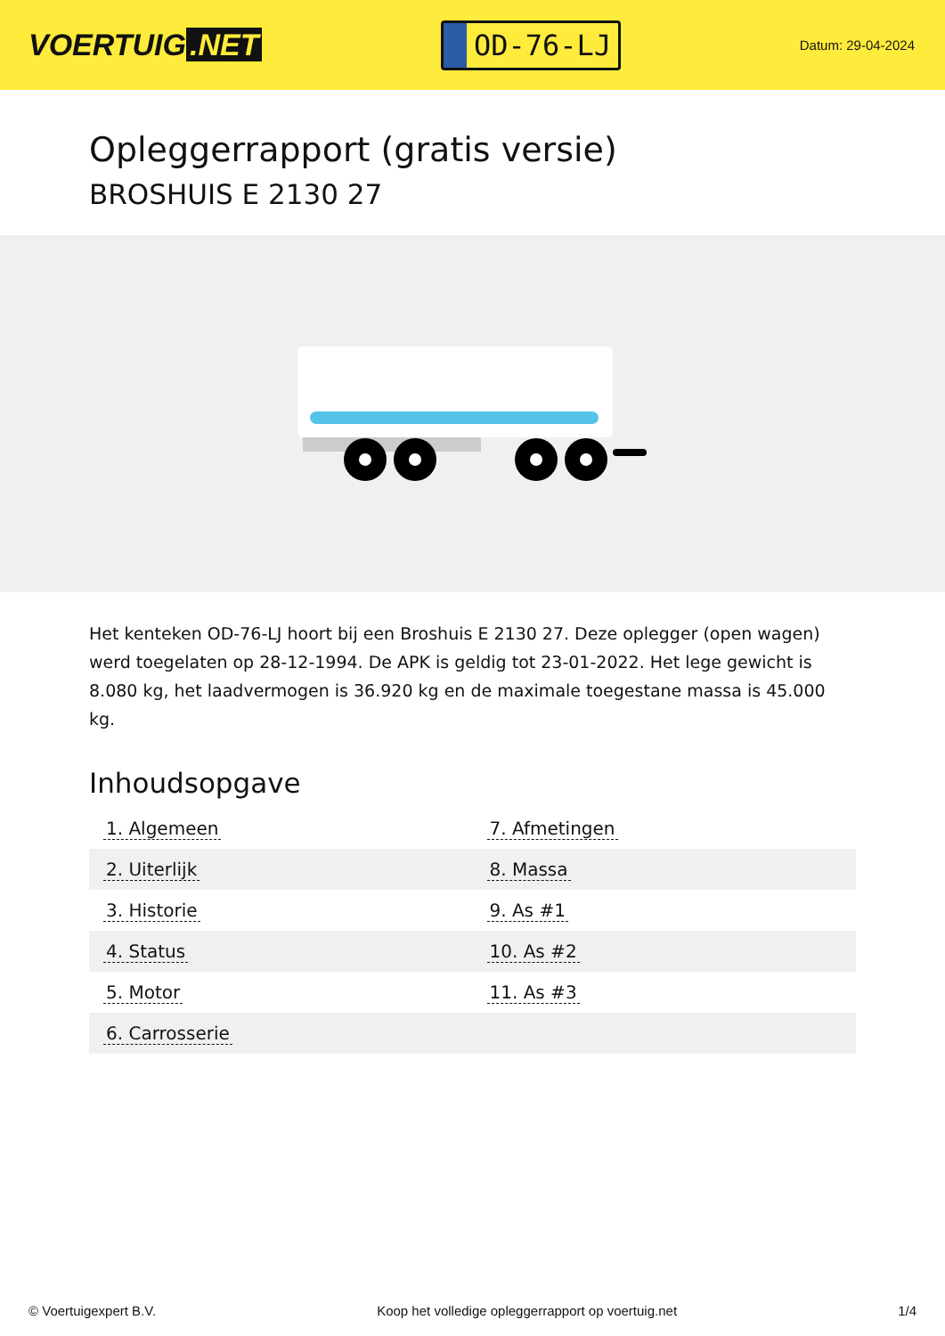VOERTUIG.NET
OD-76-LJ
Datum: 29-04-2024
Opleggerrapport (gratis versie)
BROSHUIS E 2130 27
Het kenteken OD-76-LJ hoort bij een Broshuis E 2130 27. Deze oplegger (open wagen) werd toegelaten op 28-12-1994. De APK is geldig tot 23-01-2022. Het lege gewicht is 8.080 kg, het laadvermogen is 36.920 kg en de maximale toegestane massa is 45.000 kg.
Inhoudsopgave
| 1. Algemeen | 7. Afmetingen |
| 2. Uiterlijk | 8. Massa |
| 3. Historie | 9. As #1 |
| 4. Status | 10. As #2 |
| 5. Motor | 11. As #3 |
| 6. Carrosserie | |
© Voertuigexpert B.V. Koop het volledige opleggerrapport op voertuig.net 1/4